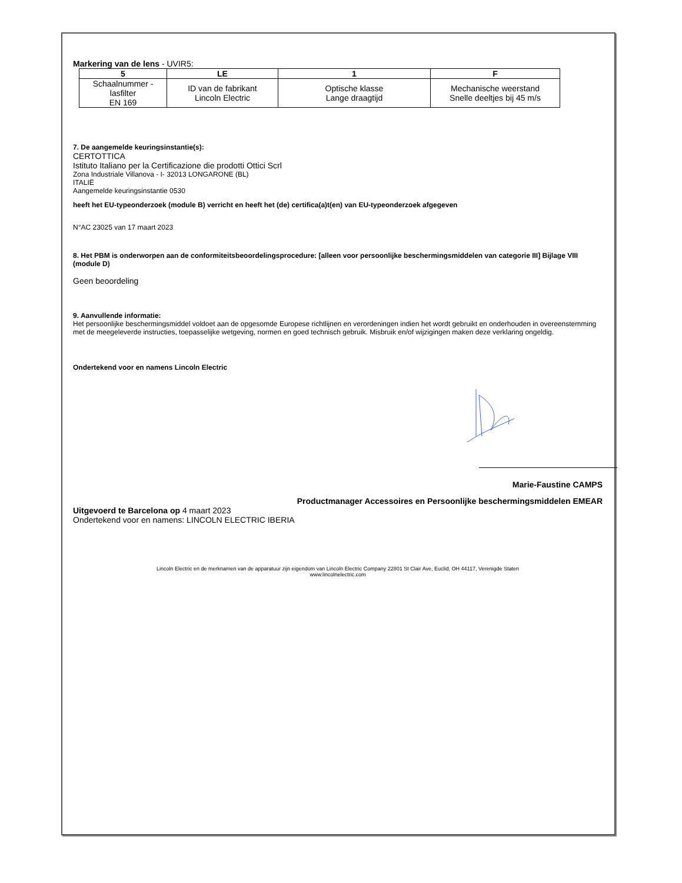Markering van de lens - UVIR5:
| 5 | LE | 1 | F |
| --- | --- | --- | --- |
| Schaalnummer - lasfilter EN 169 | ID van de fabrikant Lincoln Electric | Optische klasse Lange draagtijd | Mechanische weerstand Snelle deeltjes bij 45 m/s |
7. De aangemelde keuringsinstantie(s):
CERTOTTICA
Istituto Italiano per la Certificazione die prodotti Ottici Scrl
Zona Industriale Villanova - I- 32013 LONGARONE (BL)
ITALIË
Aangemelde keuringsinstantie 0530
heeft het EU-typeonderzoek (module B) verricht en heeft het (de) certifica(a)t(en) van EU-typeonderzoek afgegeven
N°AC 23025 van 17 maart 2023
8. Het PBM is onderworpen aan de conformiteitsbeoordelingsprocedure: [alleen voor persoonlijke beschermingsmiddelen van categorie III] Bijlage VIII (module D)
Geen beoordeling
9. Aanvullende informatie:
Het persoonlijke beschermingsmiddel voldoet aan de opgesomde Europese richtlijnen en verordeningen indien het wordt gebruikt en onderhouden in overeenstemming met de meegeleverde instructies, toepasselijke wetgeving, normen en goed technisch gebruik. Misbruik en/of wijzigingen maken deze verklaring ongeldig.
Ondertekend voor en namens Lincoln Electric
Marie-Faustine CAMPS
Productmanager Accessoires en Persoonlijke beschermingsmiddelen EMEAR
Uitgevoerd te Barcelona op 4 maart 2023
Ondertekend voor en namens: LINCOLN ELECTRIC IBERIA
Lincoln Electric en de merknamen van de apparatuur zijn eigendom van Lincoln Electric Company 22801 St Clair Ave, Euclid, OH 44117, Verenigde Staten
www.lincolnelectric.com